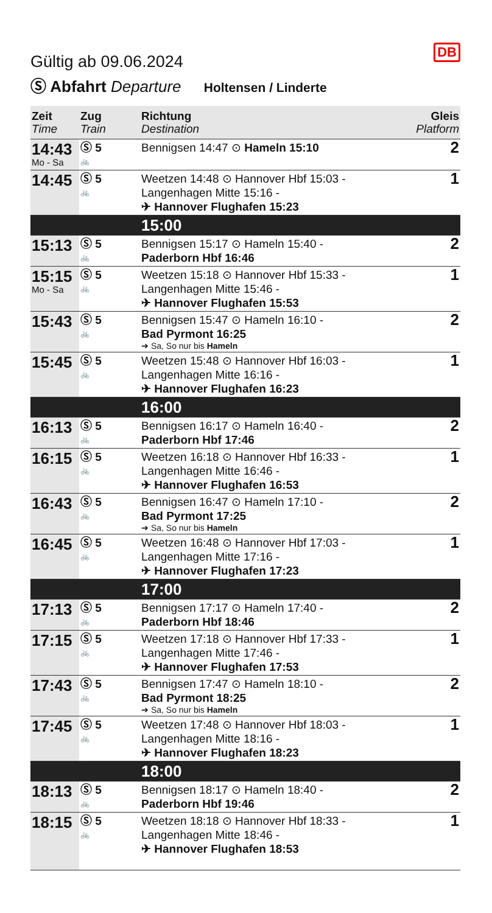DB
Gültig ab 09.06.2024
Ⓢ Abfahrt Departure Holtensen / Linderte
| Zeit Time | Zug Train | Richtung Destination | Gleis Platform |
| --- | --- | --- | --- |
| 14:43 Mo - Sa | Ⓢ 5 🚲 | Bennigsen 14:47 ⊙ Hameln 15:10 | 2 |
| 14:45 | Ⓢ 5 🚲 | Weetzen 14:48 ⊙ Hannover Hbf 15:03 - Langenhagen Mitte 15:16 - ✈ Hannover Flughafen 15:23 | 1 |
| | | 15:00 | |
| 15:13 | Ⓢ 5 🚲 | Bennigsen 15:17 ⊙ Hameln 15:40 - Paderborn Hbf 16:46 | 2 |
| 15:15 Mo - Sa | Ⓢ 5 🚲 | Weetzen 15:18 ⊙ Hannover Hbf 15:33 - Langenhagen Mitte 15:46 - ✈ Hannover Flughafen 15:53 | 1 |
| 15:43 | Ⓢ 5 🚲 | Bennigsen 15:47 ⊙ Hameln 16:10 - Bad Pyrmont 16:25 ➔ Sa, So nur bis Hameln | 2 |
| 15:45 | Ⓢ 5 🚲 | Weetzen 15:48 ⊙ Hannover Hbf 16:03 - Langenhagen Mitte 16:16 - ✈ Hannover Flughafen 16:23 | 1 |
| | | 16:00 | |
| 16:13 | Ⓢ 5 🚲 | Bennigsen 16:17 ⊙ Hameln 16:40 - Paderborn Hbf 17:46 | 2 |
| 16:15 | Ⓢ 5 🚲 | Weetzen 16:18 ⊙ Hannover Hbf 16:33 - Langenhagen Mitte 16:46 - ✈ Hannover Flughafen 16:53 | 1 |
| 16:43 | Ⓢ 5 🚲 | Bennigsen 16:47 ⊙ Hameln 17:10 - Bad Pyrmont 17:25 ➔ Sa, So nur bis Hameln | 2 |
| 16:45 | Ⓢ 5 🚲 | Weetzen 16:48 ⊙ Hannover Hbf 17:03 - Langenhagen Mitte 17:16 - ✈ Hannover Flughafen 17:23 | 1 |
| | | 17:00 | |
| 17:13 | Ⓢ 5 🚲 | Bennigsen 17:17 ⊙ Hameln 17:40 - Paderborn Hbf 18:46 | 2 |
| 17:15 | Ⓢ 5 🚲 | Weetzen 17:18 ⊙ Hannover Hbf 17:33 - Langenhagen Mitte 17:46 - ✈ Hannover Flughafen 17:53 | 1 |
| 17:43 | Ⓢ 5 🚲 | Bennigsen 17:47 ⊙ Hameln 18:10 - Bad Pyrmont 18:25 ➔ Sa, So nur bis Hameln | 2 |
| 17:45 | Ⓢ 5 🚲 | Weetzen 17:48 ⊙ Hannover Hbf 18:03 - Langenhagen Mitte 18:16 - ✈ Hannover Flughafen 18:23 | 1 |
| | | 18:00 | |
| 18:13 | Ⓢ 5 🚲 | Bennigsen 18:17 ⊙ Hameln 18:40 - Paderborn Hbf 19:46 | 2 |
| 18:15 | Ⓢ 5 🚲 | Weetzen 18:18 ⊙ Hannover Hbf 18:33 - Langenhagen Mitte 18:46 - ✈ Hannover Flughafen 18:53 | 1 |